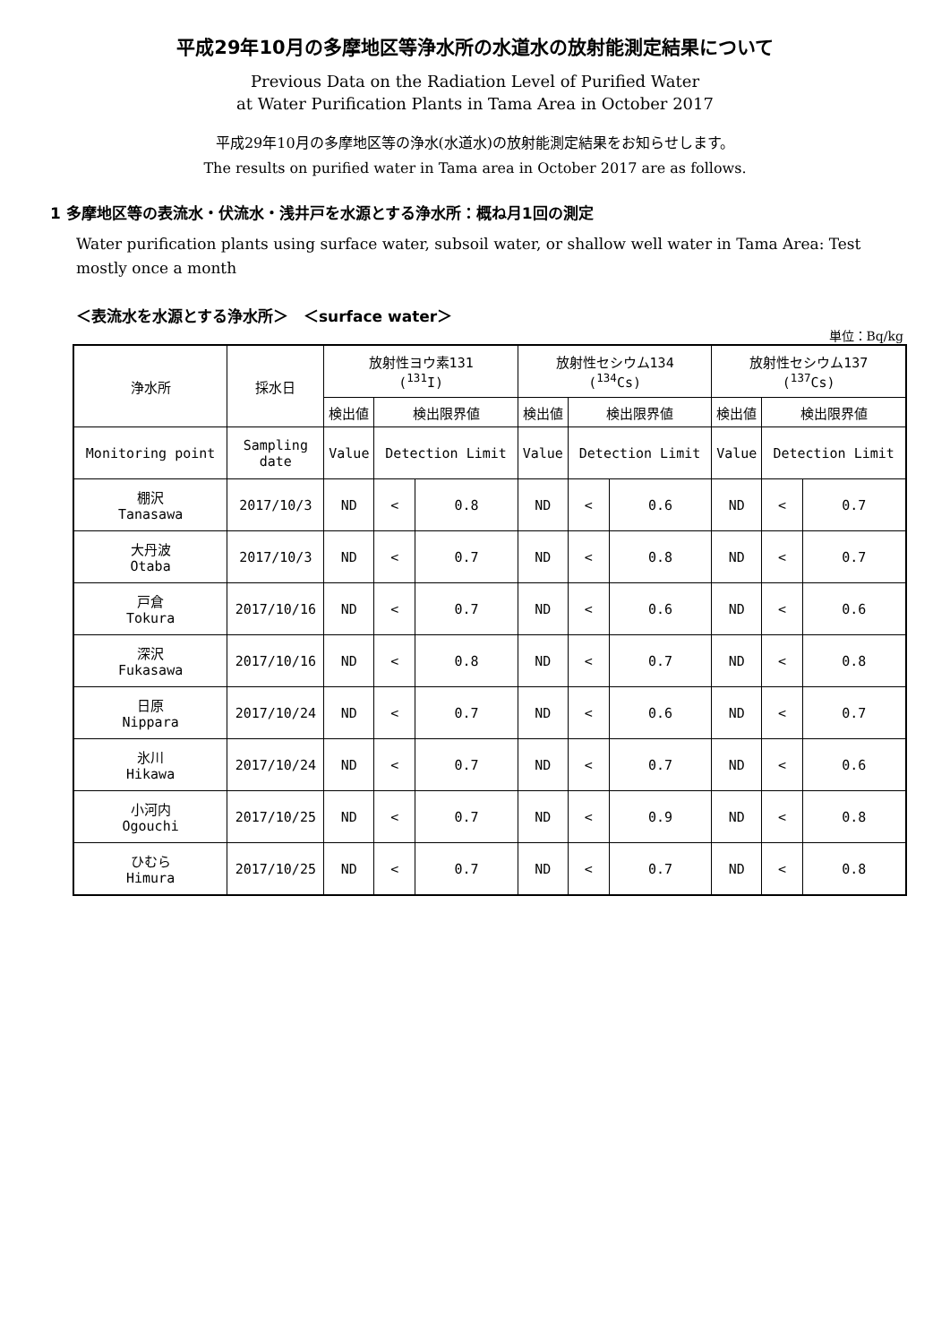平成29年10月の多摩地区等浄水所の水道水の放射能測定結果について
Previous Data on the Radiation Level of Purified Water
at Water Purification Plants in Tama Area in October 2017
平成29年10月の多摩地区等の浄水(水道水)の放射能測定結果をお知らせします。
The results on purified water in Tama area in October 2017 are as follows.
1 多摩地区等の表流水・伏流水・浅井戸を水源とする浄水所：概ね月1回の測定
Water purification plants using surface water, subsoil water, or shallow well water in Tama Area: Test mostly once a month
＜表流水を水源とする浄水所＞　＜surface water＞
単位：Bq/kg
| 浄水所 | 採水日 | 放射性ヨウ素131 (<sup>131</sup>I) | | | 放射性セシウム134 (<sup>134</sup>Cs) | | | 放射性セシウム137 (<sup>137</sup>Cs) | | |
| --- | --- | --- | --- | --- | --- | --- | --- | --- | --- | --- |
| | | 検出値 | 検出限界値 | | 検出値 | 検出限界値 | | 検出値 | 検出限界値 | |
| Monitoring point | Sampling date | Value | Detection Limit | | Value | Detection Limit | | Value | Detection Limit | |
| 棚沢 Tanasawa | 2017/10/3 | ND | < | 0.8 | ND | < | 0.6 | ND | < | 0.7 |
| 大丹波 Otaba | 2017/10/3 | ND | < | 0.7 | ND | < | 0.8 | ND | < | 0.7 |
| 戸倉 Tokura | 2017/10/16 | ND | < | 0.7 | ND | < | 0.6 | ND | < | 0.6 |
| 深沢 Fukasawa | 2017/10/16 | ND | < | 0.8 | ND | < | 0.7 | ND | < | 0.8 |
| 日原 Nippara | 2017/10/24 | ND | < | 0.7 | ND | < | 0.6 | ND | < | 0.7 |
| 氷川 Hikawa | 2017/10/24 | ND | < | 0.7 | ND | < | 0.7 | ND | < | 0.6 |
| 小河内 Ogouchi | 2017/10/25 | ND | < | 0.7 | ND | < | 0.9 | ND | < | 0.8 |
| ひむら Himura | 2017/10/25 | ND | < | 0.7 | ND | < | 0.7 | ND | < | 0.8 |